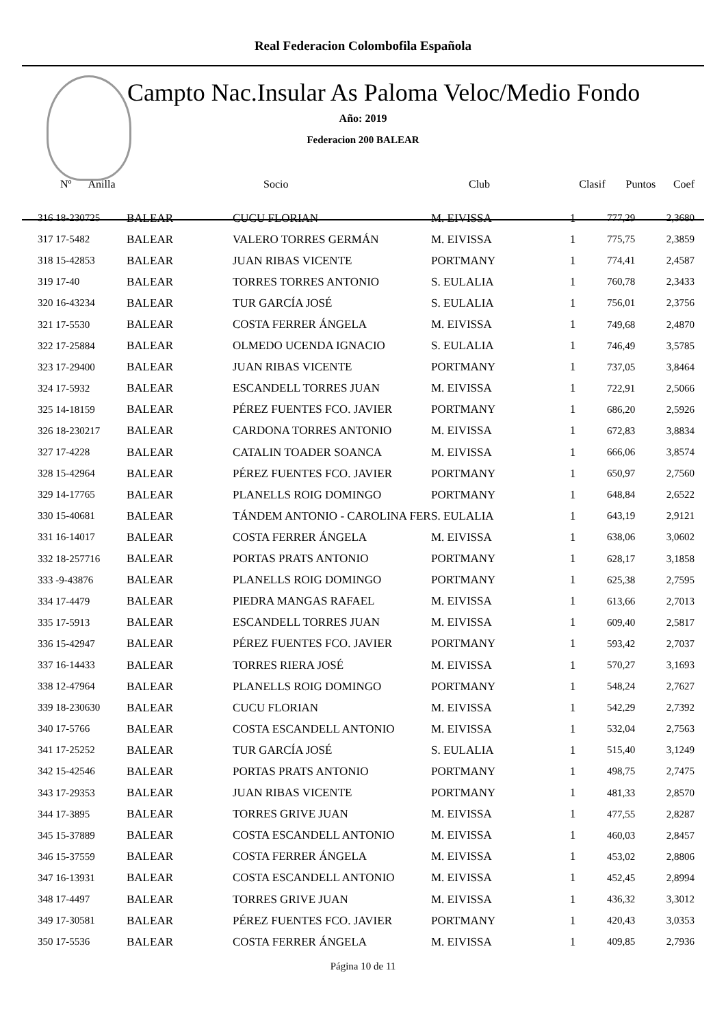Real Federacion Colombofila Española
Campto Nac.Insular As Paloma Veloc/Medio Fondo
Año: 2019
Federacion 200 BALEAR
| Nº Anilla | | Socio | Club | Clasif | Puntos | Coef |
| --- | --- | --- | --- | --- | --- | --- |
| 316 18-230725 | BALEAR | CUCU FLORIAN | M. EIVISSA | 1 | 777,29 | 2,3680 |
| 317 17-5482 | BALEAR | VALERO TORRES GERMÁN | M. EIVISSA | 1 | 775,75 | 2,3859 |
| 318 15-42853 | BALEAR | JUAN RIBAS VICENTE | PORTMANY | 1 | 774,41 | 2,4587 |
| 319 17-40 | BALEAR | TORRES TORRES ANTONIO | S. EULALIA | 1 | 760,78 | 2,3433 |
| 320 16-43234 | BALEAR | TUR GARCÍA JOSÉ | S. EULALIA | 1 | 756,01 | 2,3756 |
| 321 17-5530 | BALEAR | COSTA FERRER ÁNGELA | M. EIVISSA | 1 | 749,68 | 2,4870 |
| 322 17-25884 | BALEAR | OLMEDO UCENDA IGNACIO | S. EULALIA | 1 | 746,49 | 3,5785 |
| 323 17-29400 | BALEAR | JUAN RIBAS VICENTE | PORTMANY | 1 | 737,05 | 3,8464 |
| 324 17-5932 | BALEAR | ESCANDELL TORRES JUAN | M. EIVISSA | 1 | 722,91 | 2,5066 |
| 325 14-18159 | BALEAR | PÉREZ FUENTES FCO. JAVIER | PORTMANY | 1 | 686,20 | 2,5926 |
| 326 18-230217 | BALEAR | CARDONA TORRES ANTONIO | M. EIVISSA | 1 | 672,83 | 3,8834 |
| 327 17-4228 | BALEAR | CATALIN TOADER SOANCA | M. EIVISSA | 1 | 666,06 | 3,8574 |
| 328 15-42964 | BALEAR | PÉREZ FUENTES FCO. JAVIER | PORTMANY | 1 | 650,97 | 2,7560 |
| 329 14-17765 | BALEAR | PLANELLS ROIG DOMINGO | PORTMANY | 1 | 648,84 | 2,6522 |
| 330 15-40681 | BALEAR | TÁNDEM ANTONIO - CAROLINA FER | S. EULALIA | 1 | 643,19 | 2,9121 |
| 331 16-14017 | BALEAR | COSTA FERRER ÁNGELA | M. EIVISSA | 1 | 638,06 | 3,0602 |
| 332 18-257716 | BALEAR | PORTAS PRATS ANTONIO | PORTMANY | 1 | 628,17 | 3,1858 |
| 333 -9-43876 | BALEAR | PLANELLS ROIG DOMINGO | PORTMANY | 1 | 625,38 | 2,7595 |
| 334 17-4479 | BALEAR | PIEDRA MANGAS RAFAEL | M. EIVISSA | 1 | 613,66 | 2,7013 |
| 335 17-5913 | BALEAR | ESCANDELL TORRES JUAN | M. EIVISSA | 1 | 609,40 | 2,5817 |
| 336 15-42947 | BALEAR | PÉREZ FUENTES FCO. JAVIER | PORTMANY | 1 | 593,42 | 2,7037 |
| 337 16-14433 | BALEAR | TORRES RIERA JOSÉ | M. EIVISSA | 1 | 570,27 | 3,1693 |
| 338 12-47964 | BALEAR | PLANELLS ROIG DOMINGO | PORTMANY | 1 | 548,24 | 2,7627 |
| 339 18-230630 | BALEAR | CUCU FLORIAN | M. EIVISSA | 1 | 542,29 | 2,7392 |
| 340 17-5766 | BALEAR | COSTA ESCANDELL ANTONIO | M. EIVISSA | 1 | 532,04 | 2,7563 |
| 341 17-25252 | BALEAR | TUR GARCÍA JOSÉ | S. EULALIA | 1 | 515,40 | 3,1249 |
| 342 15-42546 | BALEAR | PORTAS PRATS ANTONIO | PORTMANY | 1 | 498,75 | 2,7475 |
| 343 17-29353 | BALEAR | JUAN RIBAS VICENTE | PORTMANY | 1 | 481,33 | 2,8570 |
| 344 17-3895 | BALEAR | TORRES GRIVE JUAN | M. EIVISSA | 1 | 477,55 | 2,8287 |
| 345 15-37889 | BALEAR | COSTA ESCANDELL ANTONIO | M. EIVISSA | 1 | 460,03 | 2,8457 |
| 346 15-37559 | BALEAR | COSTA FERRER ÁNGELA | M. EIVISSA | 1 | 453,02 | 2,8806 |
| 347 16-13931 | BALEAR | COSTA ESCANDELL ANTONIO | M. EIVISSA | 1 | 452,45 | 2,8994 |
| 348 17-4497 | BALEAR | TORRES GRIVE JUAN | M. EIVISSA | 1 | 436,32 | 3,3012 |
| 349 17-30581 | BALEAR | PÉREZ FUENTES FCO. JAVIER | PORTMANY | 1 | 420,43 | 3,0353 |
| 350 17-5536 | BALEAR | COSTA FERRER ÁNGELA | M. EIVISSA | 1 | 409,85 | 2,7936 |
Página 10 de 11